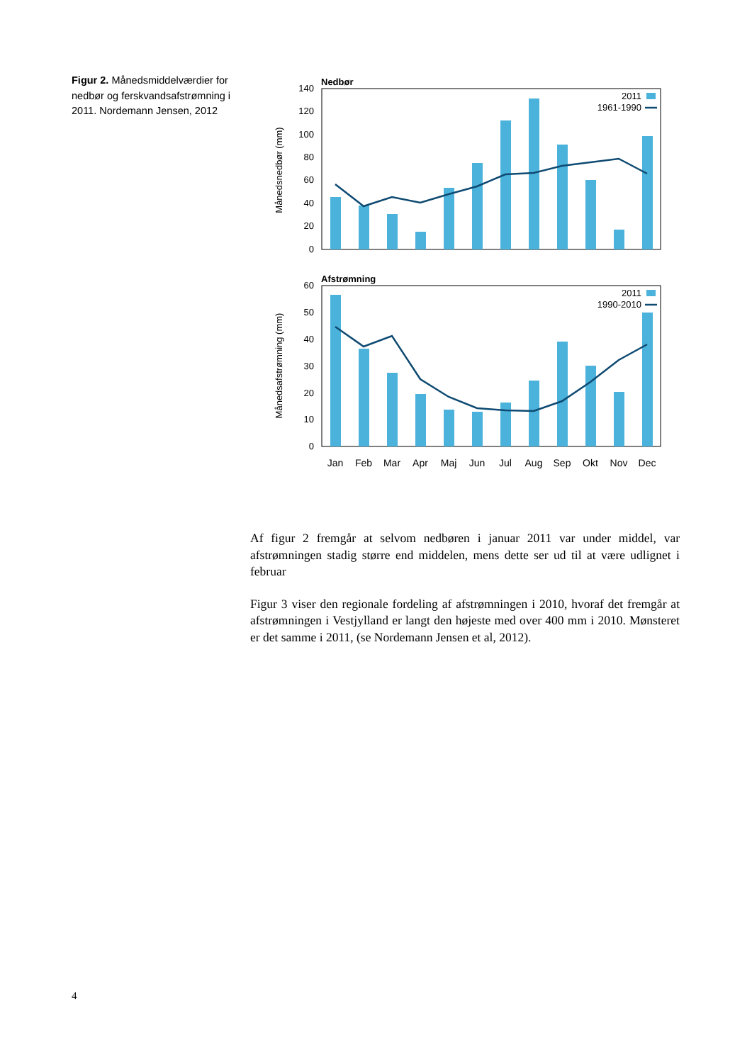Figur 2. Månedsmiddelværdier for nedbør og ferskvandsaf­strømning i 2011. Nordemann Jensen, 2012
Nedbør
140
120
100
80
60
40
20
0
Månedsnedbør (mm)
2011
1961-1990
Afstrømning
60
50
40
30
20
10
0
Månedsafstrømning (mm)
2011
1990-2010
Jan
Feb
Mar
Apr
Maj
Jun
Jul
Aug
Sep
Okt
Nov
Dec
Af figur 2 fremgår at selvom nedbøren i januar 2011 var under middel, var afstrømningen stadig større end middelen, mens dette ser ud til at være ud­lignet i februar
Figur 3 viser den regionale fordeling af afstrømningen i 2010, hvoraf det fremgår at afstrømningen i Vestjylland er langt den højeste med over 400 mm i 2010. Mønsteret er det samme i 2011, (se Nordemann Jensen et al, 2012).
4